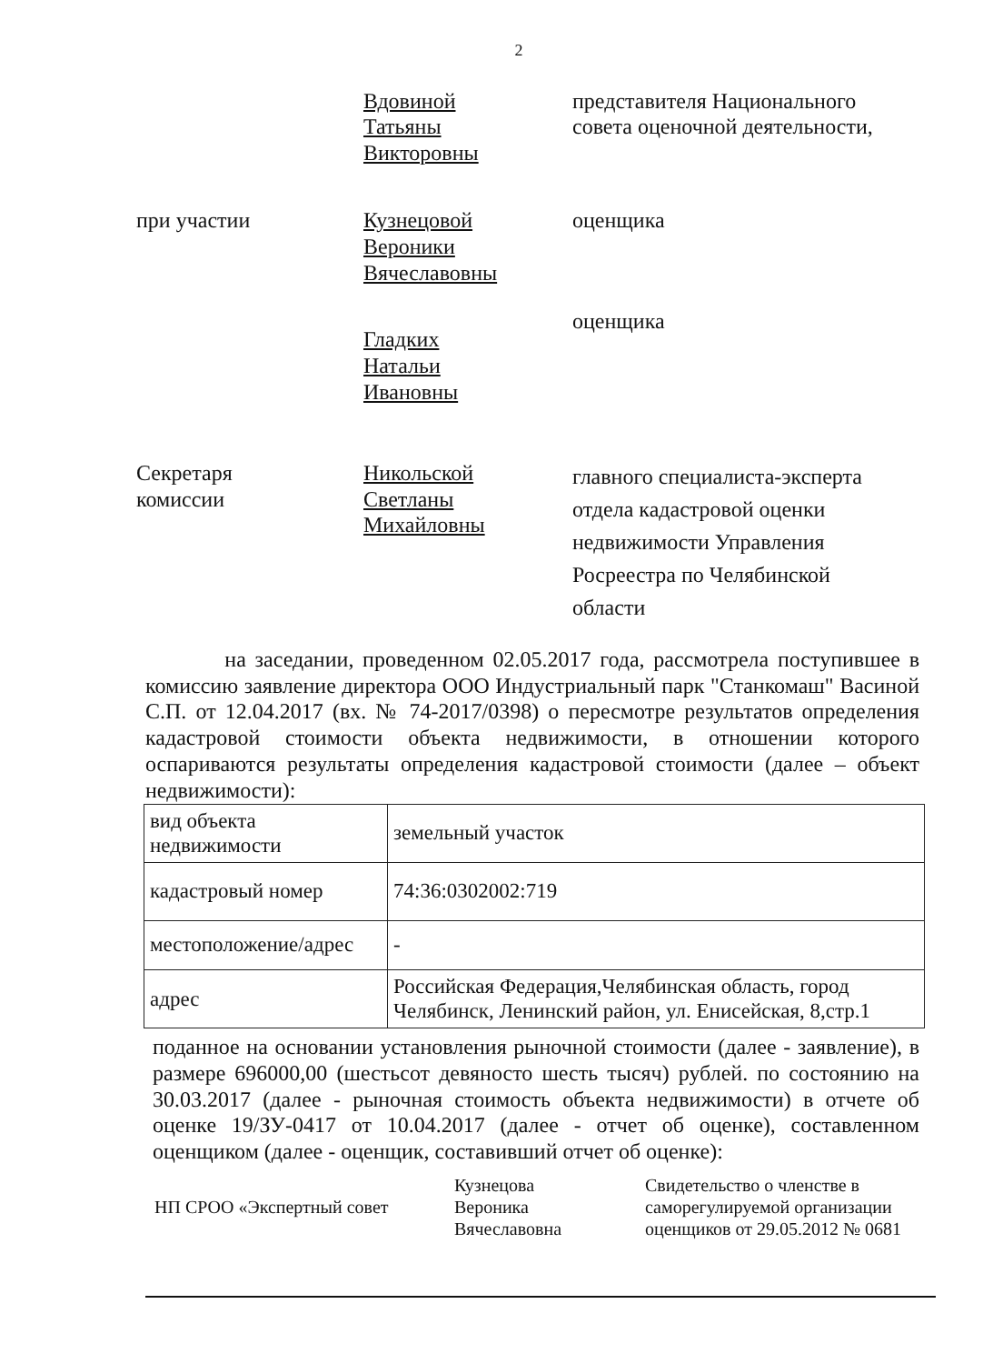2
Вдовиной
Татьяны
Викторовны
представителя Национального совета оценочной деятельности,
при участии Кузнецовой
Вероники
Вячеславовны
оценщика
Гладких
Натальи
Ивановны
оценщика
Секретаря
комиссии
Никольской
Светланы
Михайловны
главного специалиста-эксперта отдела кадастровой оценки недвижимости Управления Росреестра по Челябинской области
на заседании, проведенном 02.05.2017 года, рассмотрела поступившее в комиссию заявление директора ООО Индустриальный парк "Станкомаш" Васиной С.П. от 12.04.2017 (вх. № 74-2017/0398) о пересмотре результатов определения кадастровой стоимости объекта недвижимости, в отношении которого оспариваются результаты определения кадастровой стоимости (далее – объект недвижимости):
| вид объекта недвижимости | земельный участок |
| кадастровый номер | 74:36:0302002:719 |
| местоположение/адрес | - |
| адрес | Российская Федерация,Челябинская область, город Челябинск, Ленинский район, ул. Енисейская, 8,стр.1 |
поданное на основании установления рыночной стоимости (далее - заявление), в размере 696000,00 (шестьсот девяносто шесть тысяч) рублей. по состоянию на 30.03.2017 (далее - рыночная стоимость объекта недвижимости) в отчете об оценке 19/ЗУ-0417 от 10.04.2017 (далее - отчет об оценке), составленном оценщиком (далее - оценщик, составивший отчет об оценке):
НП СРОО «Экспертный совет
Кузнецова
Вероника
Вячеславовна
Свидетельство о членстве в саморегулируемой организации оценщиков от 29.05.2012 № 0681